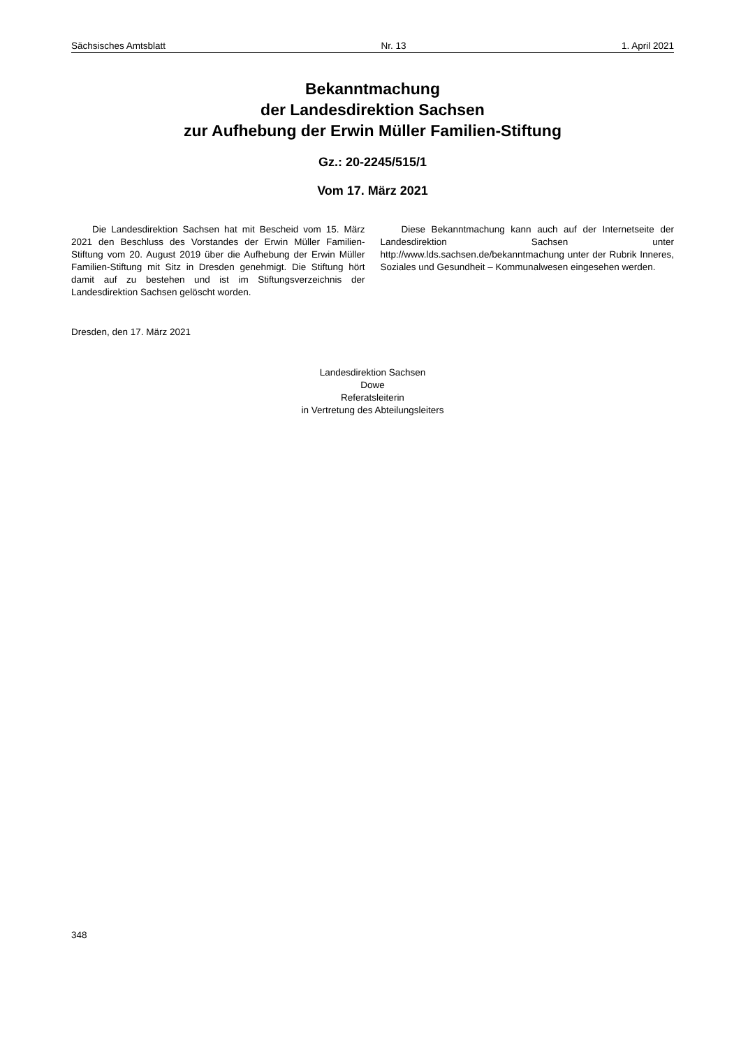Sächsisches Amtsblatt Nr. 13 1. April 2021
Bekanntmachung
der Landesdirektion Sachsen
zur Aufhebung der Erwin Müller Familien-Stiftung
Gz.: 20-2245/515/1
Vom 17. März 2021
Die Landesdirektion Sachsen hat mit Bescheid vom 15. März 2021 den Beschluss des Vorstandes der Erwin Müller Familien-Stiftung vom 20. August 2019 über die Aufhebung der Erwin Müller Familien-Stiftung mit Sitz in Dresden genehmigt. Die Stiftung hört damit auf zu bestehen und ist im Stiftungsverzeichnis der Landesdirektion Sachsen gelöscht worden.
Diese Bekanntmachung kann auch auf der Internetseite der Landesdirektion Sachsen unter http://www.lds.sachsen.de/bekanntmachung unter der Rubrik Inneres, Soziales und Gesundheit – Kommunalwesen eingesehen werden.
Dresden, den 17. März 2021
Landesdirektion Sachsen
Dowe
Referatsleiterin
in Vertretung des Abteilungsleiters
348